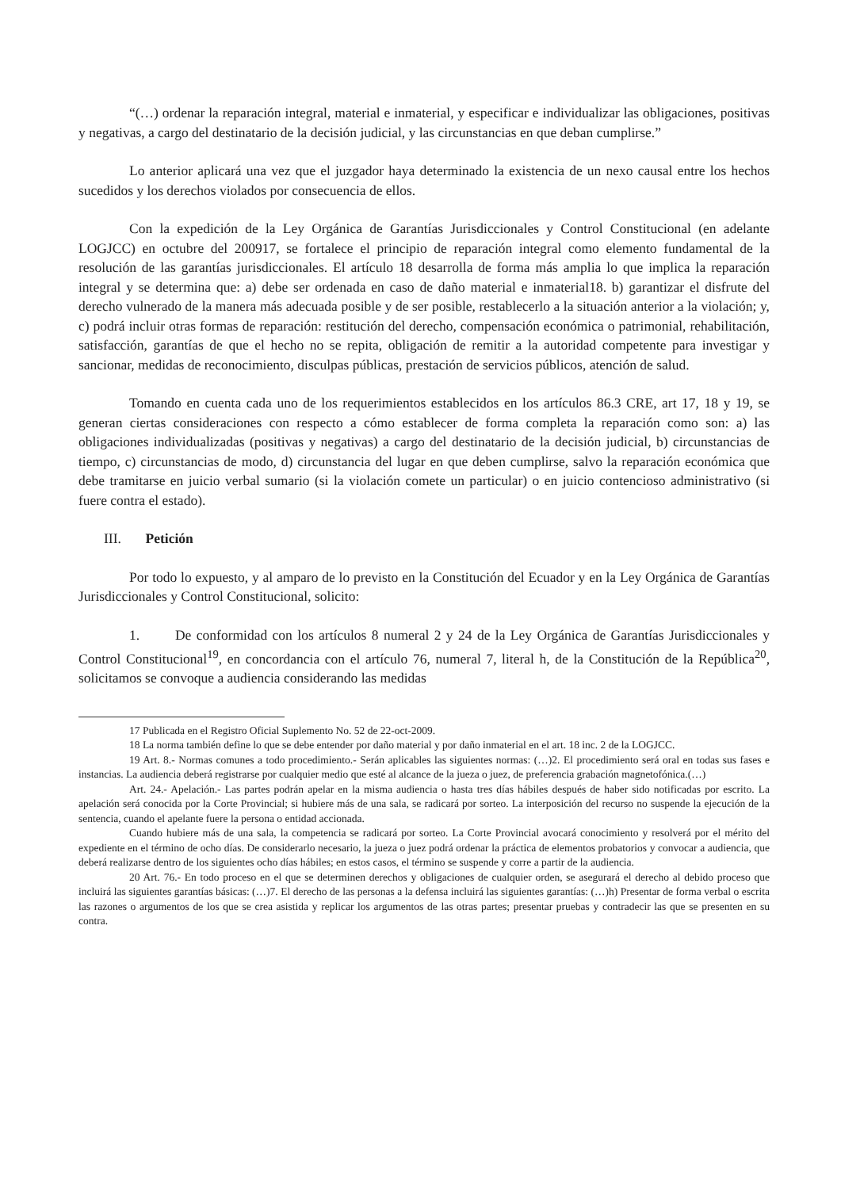“(…) ordenar la reparación integral, material e inmaterial, y especificar e individualizar las obligaciones, positivas y negativas, a cargo del destinatario de la decisión judicial, y las circunstancias en que deban cumplirse.”
Lo anterior aplicará una vez que el juzgador haya determinado la existencia de un nexo causal entre los hechos sucedidos y los derechos violados por consecuencia de ellos.
Con la expedición de la Ley Orgánica de Garantías Jurisdiccionales y Control Constitucional (en adelante LOGJCC) en octubre del 200917, se fortalece el principio de reparación integral como elemento fundamental de la resolución de las garantías jurisdiccionales. El artículo 18 desarrolla de forma más amplia lo que implica la reparación integral y se determina que: a) debe ser ordenada en caso de daño material e inmaterial18. b) garantizar el disfrute del derecho vulnerado de la manera más adecuada posible y de ser posible, restablecerlo a la situación anterior a la violación; y, c) podrá incluir otras formas de reparación: restitución del derecho, compensación económica o patrimonial, rehabilitación, satisfacción, garantías de que el hecho no se repita, obligación de remitir a la autoridad competente para investigar y sancionar, medidas de reconocimiento, disculpas públicas, prestación de servicios públicos, atención de salud.
Tomando en cuenta cada uno de los requerimientos establecidos en los artículos 86.3 CRE, art 17, 18 y 19, se generan ciertas consideraciones con respecto a cómo establecer de forma completa la reparación como son: a) las obligaciones individualizadas (positivas y negativas) a cargo del destinatario de la decisión judicial, b) circunstancias de tiempo, c) circunstancias de modo, d) circunstancia del lugar en que deben cumplirse, salvo la reparación económica que debe tramitarse en juicio verbal sumario (si la violación comete un particular) o en juicio contencioso administrativo (si fuere contra el estado).
III. Petición
Por todo lo expuesto, y al amparo de lo previsto en la Constitución del Ecuador y en la Ley Orgánica de Garantías Jurisdiccionales y Control Constitucional, solicito:
1. De conformidad con los artículos 8 numeral 2 y 24 de la Ley Orgánica de Garantías Jurisdiccionales y Control Constitucional<sup>19</sup>, en concordancia con el artículo 76, numeral 7, literal h, de la Constitución de la República<sup>20</sup>, solicitamos se convoque a audiencia considerando las medidas
17 Publicada en el Registro Oficial Suplemento No. 52 de 22-oct-2009.
18 La norma también define lo que se debe entender por daño material y por daño inmaterial en el art. 18 inc. 2 de la LOGJCC.
19 Art. 8.- Normas comunes a todo procedimiento.- Serán aplicables las siguientes normas: (…)2. El procedimiento será oral en todas sus fases e instancias. La audiencia deberá registrarse por cualquier medio que esté al alcance de la jueza o juez, de preferencia grabación magnetofónica.(…)
Art. 24.- Apelación.- Las partes podrán apelar en la misma audiencia o hasta tres días hábiles después de haber sido notificadas por escrito. La apelación será conocida por la Corte Provincial; si hubiere más de una sala, se radicará por sorteo. La interposición del recurso no suspende la ejecución de la sentencia, cuando el apelante fuere la persona o entidad accionada.
Cuando hubiere más de una sala, la competencia se radicará por sorteo. La Corte Provincial avocará conocimiento y resolverá por el mérito del expediente en el término de ocho días. De considerarlo necesario, la jueza o juez podrá ordenar la práctica de elementos probatorios y convocar a audiencia, que deberá realizarse dentro de los siguientes ocho días hábiles; en estos casos, el término se suspende y corre a partir de la audiencia.
20 Art. 76.- En todo proceso en el que se determinen derechos y obligaciones de cualquier orden, se asegurará el derecho al debido proceso que incluirá las siguientes garantías básicas: (…)7. El derecho de las personas a la defensa incluirá las siguientes garantías: (…)h) Presentar de forma verbal o escrita las razones o argumentos de los que se crea asistida y replicar los argumentos de las otras partes; presentar pruebas y contradecir las que se presenten en su contra.